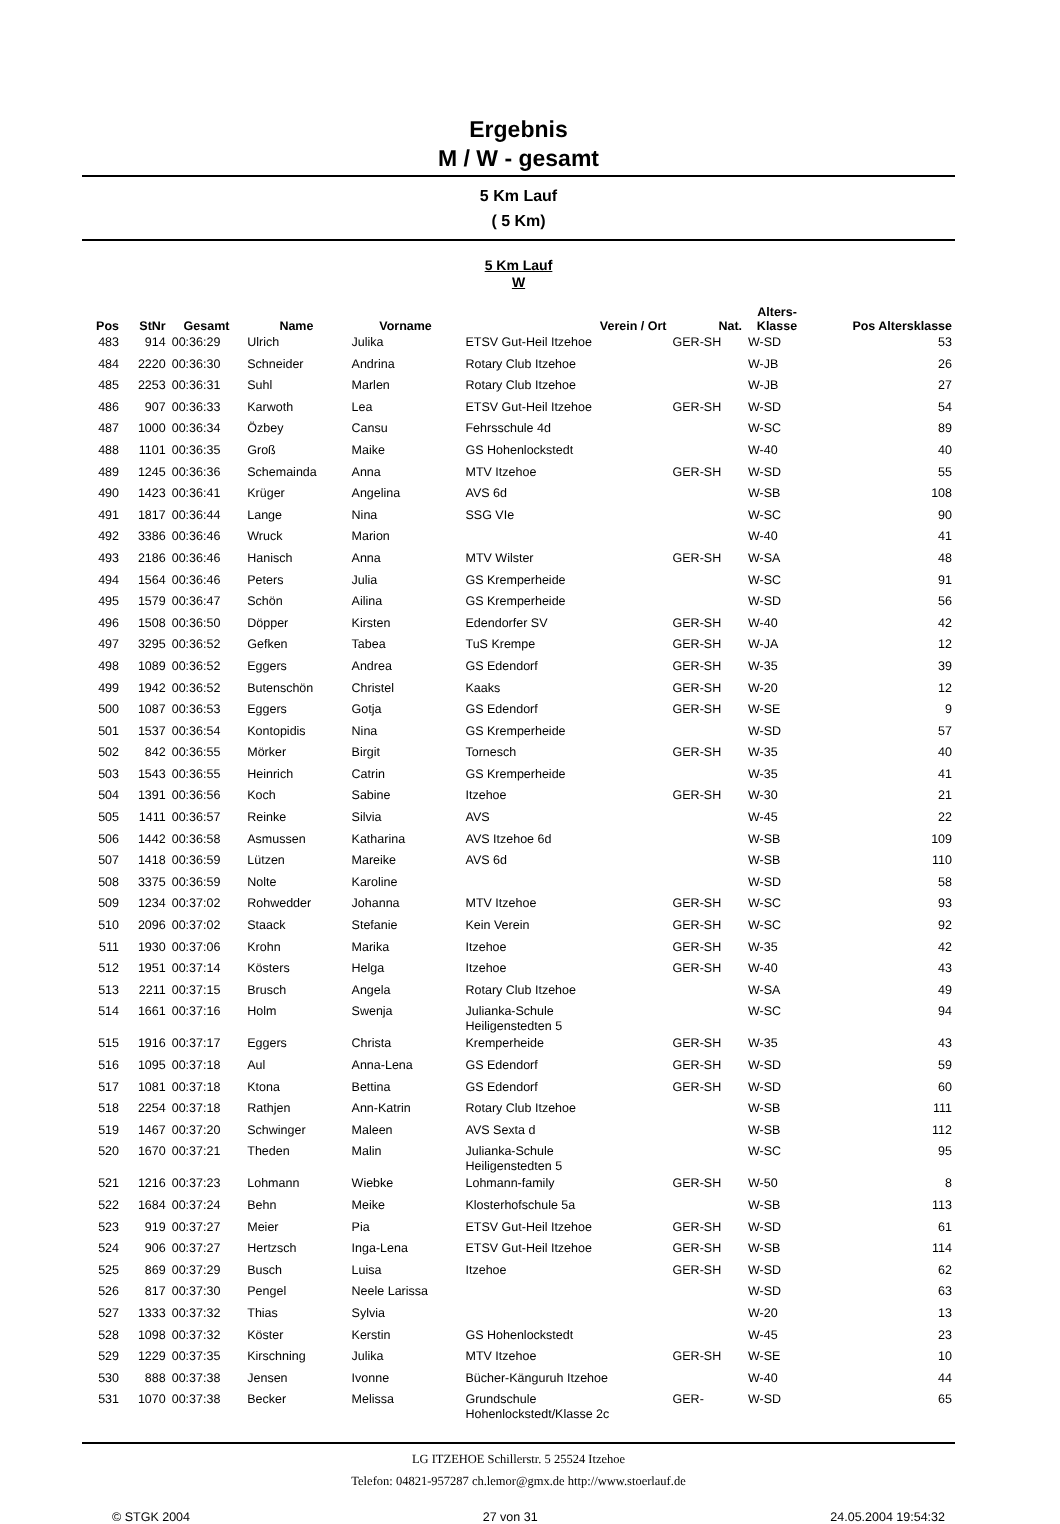Ergebnis
M / W - gesamt
5 Km Lauf
( 5 Km)
5 Km Lauf
W
| Pos | StNr | Gesamt | Name | Vorname | Verein / Ort | Nat. | Alters- Klasse | Pos Altersklasse |
| --- | --- | --- | --- | --- | --- | --- | --- | --- |
| 483 | 914 | 00:36:29 | Ulrich | Julika | ETSV Gut-Heil Itzehoe | GER-SH | W-SD | 53 |
| 484 | 2220 | 00:36:30 | Schneider | Andrina | Rotary Club Itzehoe | | W-JB | 26 |
| 485 | 2253 | 00:36:31 | Suhl | Marlen | Rotary Club Itzehoe | | W-JB | 27 |
| 486 | 907 | 00:36:33 | Karwoth | Lea | ETSV Gut-Heil Itzehoe | GER-SH | W-SD | 54 |
| 487 | 1000 | 00:36:34 | Özbey | Cansu | Fehrsschule 4d | | W-SC | 89 |
| 488 | 1101 | 00:36:35 | Groß | Maike | GS Hohenlockstedt | | W-40 | 40 |
| 489 | 1245 | 00:36:36 | Schemainda | Anna | MTV Itzehoe | GER-SH | W-SD | 55 |
| 490 | 1423 | 00:36:41 | Krüger | Angelina | AVS 6d | | W-SB | 108 |
| 491 | 1817 | 00:36:44 | Lange | Nina | SSG VIe | | W-SC | 90 |
| 492 | 3386 | 00:36:46 | Wruck | Marion | | | W-40 | 41 |
| 493 | 2186 | 00:36:46 | Hanisch | Anna | MTV Wilster | GER-SH | W-SA | 48 |
| 494 | 1564 | 00:36:46 | Peters | Julia | GS Kremperheide | | W-SC | 91 |
| 495 | 1579 | 00:36:47 | Schön | Ailina | GS Kremperheide | | W-SD | 56 |
| 496 | 1508 | 00:36:50 | Döpper | Kirsten | Edendorfer SV | GER-SH | W-40 | 42 |
| 497 | 3295 | 00:36:52 | Gefken | Tabea | TuS Krempe | GER-SH | W-JA | 12 |
| 498 | 1089 | 00:36:52 | Eggers | Andrea | GS Edendorf | GER-SH | W-35 | 39 |
| 499 | 1942 | 00:36:52 | Butenschön | Christel | Kaaks | GER-SH | W-20 | 12 |
| 500 | 1087 | 00:36:53 | Eggers | Gotja | GS Edendorf | GER-SH | W-SE | 9 |
| 501 | 1537 | 00:36:54 | Kontopidis | Nina | GS Kremperheide | | W-SD | 57 |
| 502 | 842 | 00:36:55 | Mörker | Birgit | Tornesch | GER-SH | W-35 | 40 |
| 503 | 1543 | 00:36:55 | Heinrich | Catrin | GS Kremperheide | | W-35 | 41 |
| 504 | 1391 | 00:36:56 | Koch | Sabine | Itzehoe | GER-SH | W-30 | 21 |
| 505 | 1411 | 00:36:57 | Reinke | Silvia | AVS | | W-45 | 22 |
| 506 | 1442 | 00:36:58 | Asmussen | Katharina | AVS Itzehoe 6d | | W-SB | 109 |
| 507 | 1418 | 00:36:59 | Lützen | Mareike | AVS 6d | | W-SB | 110 |
| 508 | 3375 | 00:36:59 | Nolte | Karoline | | | W-SD | 58 |
| 509 | 1234 | 00:37:02 | Rohwedder | Johanna | MTV Itzehoe | GER-SH | W-SC | 93 |
| 510 | 2096 | 00:37:02 | Staack | Stefanie | Kein Verein | GER-SH | W-SC | 92 |
| 511 | 1930 | 00:37:06 | Krohn | Marika | Itzehoe | GER-SH | W-35 | 42 |
| 512 | 1951 | 00:37:14 | Kösters | Helga | Itzehoe | GER-SH | W-40 | 43 |
| 513 | 2211 | 00:37:15 | Brusch | Angela | Rotary Club Itzehoe | | W-SA | 49 |
| 514 | 1661 | 00:37:16 | Holm | Swenja | Julianka-Schule Heiligenstedten 5 | | W-SC | 94 |
| 515 | 1916 | 00:37:17 | Eggers | Christa | Kremperheide | GER-SH | W-35 | 43 |
| 516 | 1095 | 00:37:18 | Aul | Anna-Lena | GS Edendorf | GER-SH | W-SD | 59 |
| 517 | 1081 | 00:37:18 | Ktona | Bettina | GS Edendorf | GER-SH | W-SD | 60 |
| 518 | 2254 | 00:37:18 | Rathjen | Ann-Katrin | Rotary Club Itzehoe | | W-SB | 111 |
| 519 | 1467 | 00:37:20 | Schwinger | Maleen | AVS Sexta d | | W-SB | 112 |
| 520 | 1670 | 00:37:21 | Theden | Malin | Julianka-Schule Heiligenstedten 5 | | W-SC | 95 |
| 521 | 1216 | 00:37:23 | Lohmann | Wiebke | Lohmann-family | GER-SH | W-50 | 8 |
| 522 | 1684 | 00:37:24 | Behn | Meike | Klosterhofschule 5a | | W-SB | 113 |
| 523 | 919 | 00:37:27 | Meier | Pia | ETSV Gut-Heil Itzehoe | GER-SH | W-SD | 61 |
| 524 | 906 | 00:37:27 | Hertzsch | Inga-Lena | ETSV Gut-Heil Itzehoe | GER-SH | W-SB | 114 |
| 525 | 869 | 00:37:29 | Busch | Luisa | Itzehoe | GER-SH | W-SD | 62 |
| 526 | 817 | 00:37:30 | Pengel | Neele Larissa | | | W-SD | 63 |
| 527 | 1333 | 00:37:32 | Thias | Sylvia | | | W-20 | 13 |
| 528 | 1098 | 00:37:32 | Köster | Kerstin | GS Hohenlockstedt | | W-45 | 23 |
| 529 | 1229 | 00:37:35 | Kirschning | Julika | MTV Itzehoe | GER-SH | W-SE | 10 |
| 530 | 888 | 00:37:38 | Jensen | Ivonne | Bücher-Känguruh Itzehoe | | W-40 | 44 |
| 531 | 1070 | 00:37:38 | Becker | Melissa | Grundschule Hohenlockstedt/Klasse 2c | GER- | W-SD | 65 |
LG ITZEHOE Schillerstr. 5 25524 Itzehoe
Telefon: 04821-957287 ch.lemor@gmx.de http://www.stoerlauf.de
© STGK 2004 27 von 31 24.05.2004 19:54:32